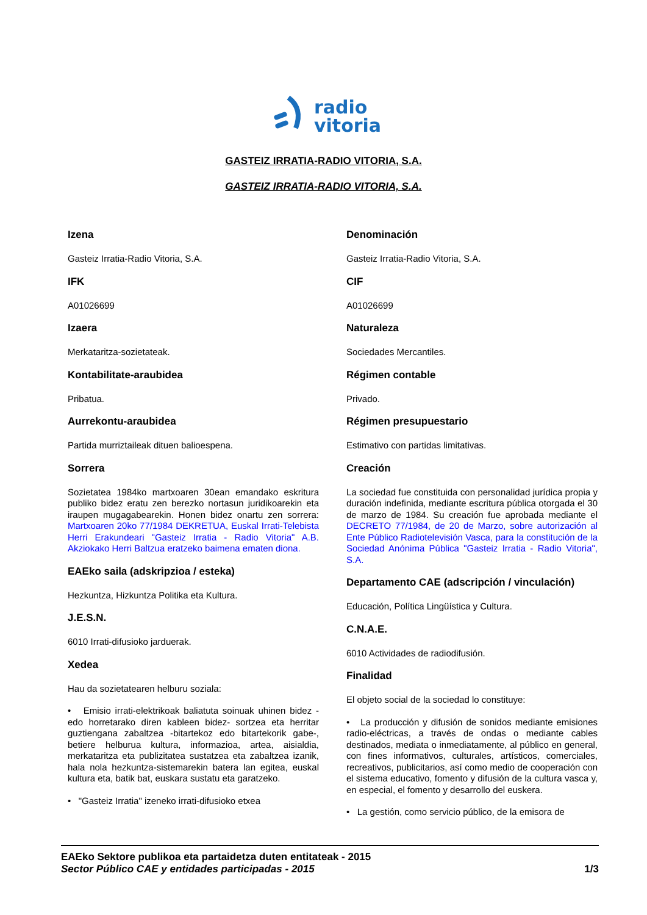radio
vitoria
GASTEIZ IRRATIA-RADIO VITORIA, S.A.
GASTEIZ IRRATIA-RADIO VITORIA, S.A.
Izena
Gasteiz Irratia-Radio Vitoria, S.A.
IFK
A01026699
Izaera
Merkataritza-sozietateak.
Kontabilitate-araubidea
Pribatua.
Aurrekontu-araubidea
Partida murriztaileak dituen balioespena.
Sorrera
Sozietatea 1984ko martxoaren 30ean emandako eskritura publiko bidez eratu zen berezko nortasun juridikoarekin eta iraupen mugagabearekin. Honen bidez onartu zen sorrera: Martxoaren 20ko 77/1984 DEKRETUA, Euskal Irrati-Telebista Herri Erakundeari "Gasteiz Irratia - Radio Vitoria" A.B. Akziokako Herri Baltzua eratzeko baimena ematen diona.
EAEko saila (adskripzioa / esteka)
Hezkuntza, Hizkuntza Politika eta Kultura.
J.E.S.N.
6010 Irrati-difusioko jarduerak.
Xedea
Hau da sozietatearen helburu soziala:
• Emisio irrati-elektrikoak baliatuta soinuak uhinen bidez -edo horretarako diren kableen bidez- sortzea eta herritar guztiengana zabaltzea -bitartekoz edo bitartekorik gabe-, betiere helburua kultura, informazioa, artea, aisialdia, merkataritza eta publizitatea sustatzea eta zabaltzea izanik, hala nola hezkuntza-sistemarekin batera lan egitea, euskal kultura eta, batik bat, euskara sustatu eta garatzeko.
• "Gasteiz Irratia" izeneko irrati-difusioko etxea
Denominación
Gasteiz Irratia-Radio Vitoria, S.A.
CIF
A01026699
Naturaleza
Sociedades Mercantiles.
Régimen contable
Privado.
Régimen presupuestario
Estimativo con partidas limitativas.
Creación
La sociedad fue constituida con personalidad jurídica propia y duración indefinida, mediante escritura pública otorgada el 30 de marzo de 1984. Su creación fue aprobada mediante el DECRETO 77/1984, de 20 de Marzo, sobre autorización al Ente Público Radiotelevisión Vasca, para la constitución de la Sociedad Anónima Pública "Gasteiz Irratia - Radio Vitoria", S.A.
Departamento CAE (adscripción / vinculación)
Educación, Política Lingüística y Cultura.
C.N.A.E.
6010 Actividades de radiodifusión.
Finalidad
El objeto social de la sociedad lo constituye:
• La producción y difusión de sonidos mediante emisiones radio-eléctricas, a través de ondas o mediante cables destinados, mediata o inmediatamente, al público en general, con fines informativos, culturales, artísticos, comerciales, recreativos, publicitarios, así como medio de cooperación con el sistema educativo, fomento y difusión de la cultura vasca y, en especial, el fomento y desarrollo del euskera.
• La gestión, como servicio público, de la emisora de
EAEko Sektore publikoa eta partaidetza duten entitateak - 2015
Sector Público CAE y entidades participadas - 2015 1/3